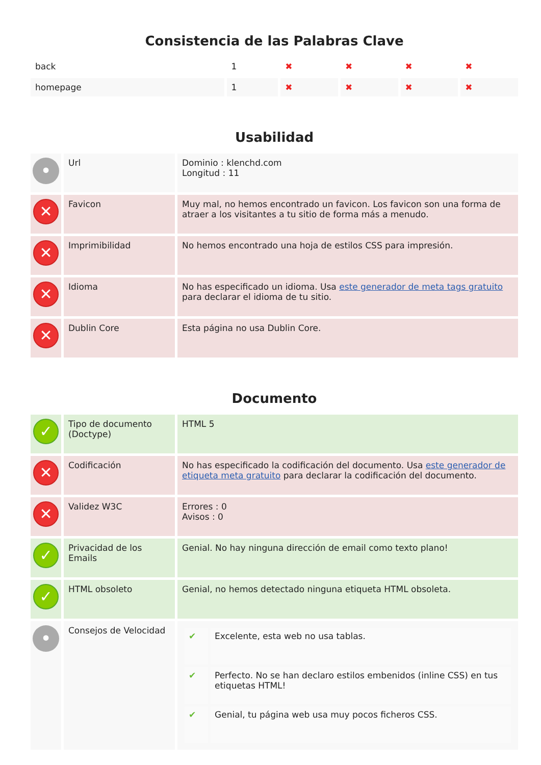Consistencia de las Palabras Clave
| back | 1 | ✖ | ✖ | ✖ | ✖ |
| homepage | 1 | ✖ | ✖ | ✖ | ✖ |
Usabilidad
| • | Url | Dominio : klenchd.com Longitud : 11 |
| ✕ | Favicon | Muy mal, no hemos encontrado un favicon. Los favicon son una forma de atraer a los visitantes a tu sitio de forma más a menudo. |
| ✕ | Imprimibilidad | No hemos encontrado una hoja de estilos CSS para impresión. |
| ✕ | Idioma | No has especificado un idioma. Usa este generador de meta tags gratuito para declarar el idioma de tu sitio. |
| ✕ | Dublin Core | Esta página no usa Dublin Core. |
Documento
| ✓ | Tipo de documento (Doctype) | HTML 5 |
| ✕ | Codificación | No has especificado la codificación del documento. Usa este generador de etiqueta meta gratuito para declarar la codificación del documento. |
| ✕ | Validez W3C | Errores : 0 Avisos : 0 |
| ✓ | Privacidad de los Emails | Genial. No hay ninguna dirección de email como texto plano! |
| ✓ | HTML obsoleto | Genial, no hemos detectado ninguna etiqueta HTML obsoleta. |
| • | Consejos de Velocidad | / ✔ / Excelente, esta web no usa tablas. / / ✔ / Perfecto. No se han declaro estilos embenidos (inline CSS) en tus etiquetas HTML! / / ✔ / Genial, tu página web usa muy pocos ficheros CSS. / |